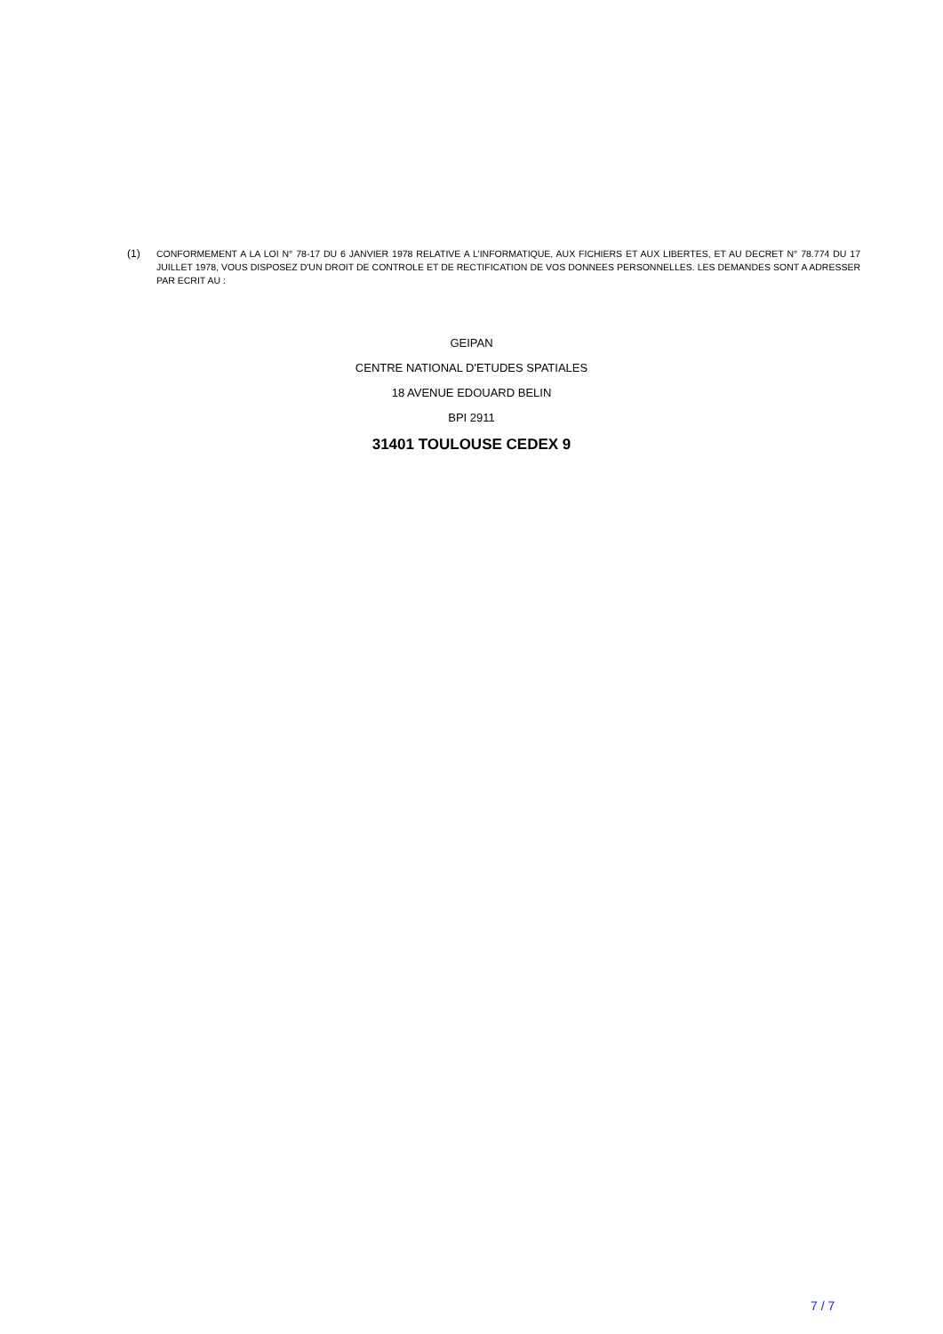(1) CONFORMEMENT A LA LOI N° 78-17 DU 6 JANVIER 1978 RELATIVE A L’INFORMATIQUE, AUX FICHIERS ET AUX LIBERTES, ET AU DECRET N° 78.774 DU 17 JUILLET 1978, VOUS DISPOSEZ D'UN DROIT DE CONTROLE ET DE RECTIFICATION DE VOS DONNEES PERSONNELLES. LES DEMANDES SONT A ADRESSER PAR ECRIT AU :
GEIPAN
CENTRE NATIONAL D'ETUDES SPATIALES
18 AVENUE EDOUARD BELIN
BPI 2911
31401 TOULOUSE CEDEX 9
7 / 7